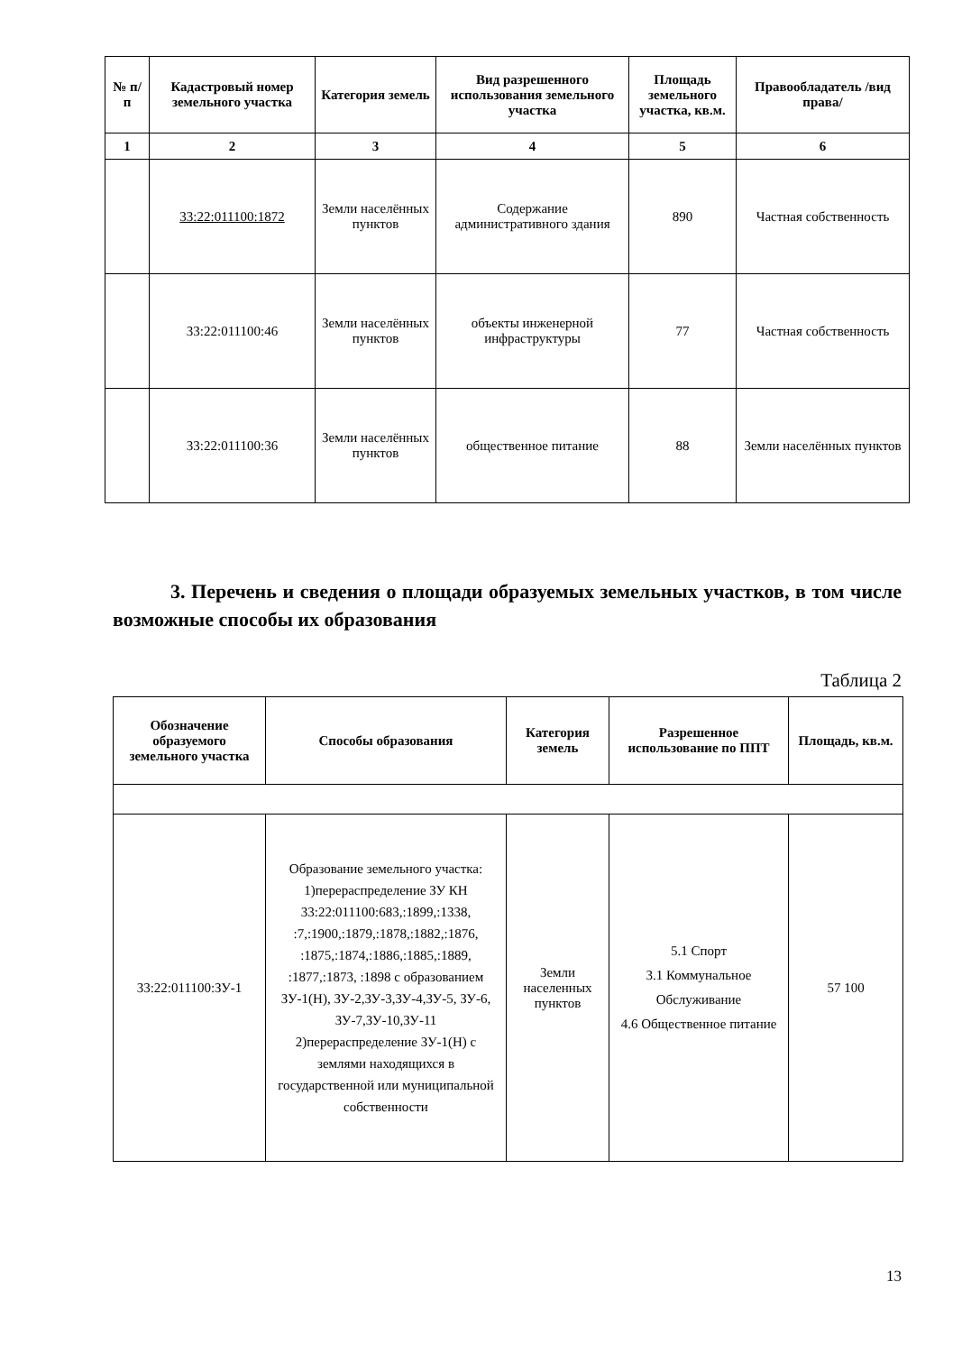| № п/п | Кадастровый номер земельного участка | Категория земель | Вид разрешенного использования земельного участка | Площадь земельного участка, кв.м. | Правообладатель /вид права/ |
| --- | --- | --- | --- | --- | --- |
| 1 | 2 | 3 | 4 | 5 | 6 |
| | 33:22:011100:1872 | Земли населённых пунктов | Содержание административного здания | 890 | Частная собственность |
| | 33:22:011100:46 | Земли населённых пунктов | объекты инженерной инфраструктуры | 77 | Частная собственность |
| | 33:22:011100:36 | Земли населённых пунктов | общественное питание | 88 | Земли населённых пунктов |
3. Перечень и сведения о площади образуемых земельных участков, в том числе возможные способы их образования
Таблица 2
| Обозначение образуемого земельного участка | Способы образования | Категория земель | Разрешенное использование по ППТ | Площадь, кв.м. |
| --- | --- | --- | --- | --- |
| 33:22:011100:ЗУ-1 | Образование земельного участка: 1)перераспределение ЗУ КН 33:22:011100:683,:1899,:1338, :7,:1900,:1879,:1878,:1882,:1876, :1875,:1874,:1886,:1885,:1889, :1877,:1873, :1898 с образованием ЗУ-1(Н), ЗУ-2,ЗУ-3,ЗУ-4,ЗУ-5, ЗУ-6, ЗУ-7,ЗУ-10,ЗУ-11 2)перераспределение ЗУ-1(Н) с землями находящихся в государственной или муниципальной собственности | Земли населенных пунктов | 5.1 Спорт 3.1 Коммунальное Обслуживание 4.6 Общественное питание | 57 100 |
13